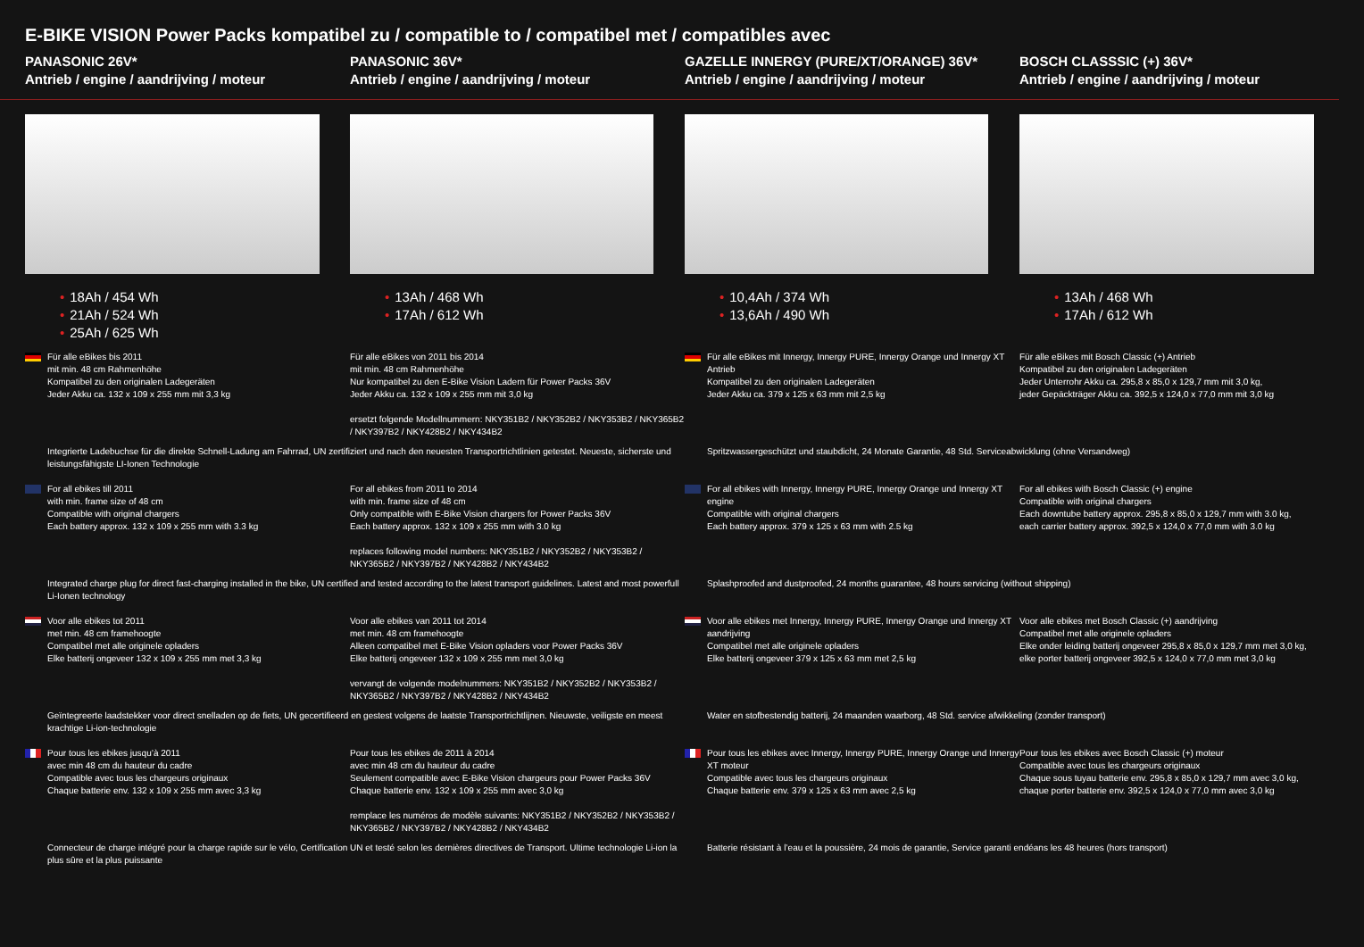E-BIKE VISION Power Packs kompatibel zu / compatible to / compatibel met / compatibles avec
PANASONIC 26V*
Antrieb / engine / aandrijving / moteur
PANASONIC 36V*
Antrieb / engine / aandrijving / moteur
GAZELLE INNERGY (PURE/XT/ORANGE) 36V*
Antrieb / engine / aandrijving / moteur
BOSCH CLASSSIC (+) 36V*
Antrieb / engine / aandrijving / moteur
• 18Ah / 454 Wh
• 21Ah / 524 Wh
• 25Ah / 625 Wh
• 13Ah / 468 Wh
• 17Ah / 612 Wh
• 10,4Ah / 374 Wh
• 13,6Ah / 490 Wh
• 13Ah / 468 Wh
• 17Ah / 612 Wh
Für alle eBikes bis 2011
mit min. 48 cm Rahmenhöhe
Kompatibel zu den originalen Ladegeräten
Jeder Akku ca. 132 x 109 x 255 mm mit 3,3 kg
Für alle eBikes von 2011 bis 2014
mit min. 48 cm Rahmenhöhe
Nur kompatibel zu den E-Bike Vision Ladern für Power Packs 36V
Jeder Akku ca. 132 x 109 x 255 mm mit 3,0 kg
ersetzt folgende Modellnummern: NKY351B2 / NKY352B2 / NKY353B2 / NKY365B2 / NKY397B2 / NKY428B2 / NKY434B2
Für alle eBikes mit Innergy, Innergy PURE, Innergy Orange und Innergy XT Antrieb
Kompatibel zu den originalen Ladegeräten
Jeder Akku ca. 379 x 125 x 63 mm mit 2,5 kg
Für alle eBikes mit Bosch Classic (+) Antrieb
Kompatibel zu den originalen Ladegeräten
Jeder Unterrohr Akku ca. 295,8 x 85,0 x 129,7 mm mit 3,0 kg,
jeder Gepäckträger Akku ca. 392,5 x 124,0 x 77,0 mm mit 3,0 kg
Integrierte Ladebuchse für die direkte Schnell-Ladung am Fahrrad, UN zertifiziert und nach den neuesten Transportrichtlinien getestet. Neueste, sicherste und leistungsfähigste LI-Ionen Technologie
Spritzwassergeschützt und staubdicht, 24 Monate Garantie, 48 Std. Serviceabwicklung (ohne Versandweg)
For all ebikes till 2011
with min. frame size of 48 cm
Compatible with original chargers
Each battery approx. 132 x 109 x 255 mm with 3.3 kg
For all ebikes from 2011 to 2014
with min. frame size of 48 cm
Only compatible with E-Bike Vision chargers for Power Packs 36V
Each battery approx. 132 x 109 x 255 mm with 3.0 kg
replaces following model numbers: NKY351B2 / NKY352B2 / NKY353B2 / NKY365B2 / NKY397B2 / NKY428B2 / NKY434B2
For all ebikes with Innergy, Innergy PURE, Innergy Orange und Innergy XT engine
Compatible with original chargers
Each battery approx. 379 x 125 x 63 mm with 2.5 kg
For all ebikes with Bosch Classic (+) engine
Compatible with original chargers
Each downtube battery approx. 295,8 x 85,0 x 129,7 mm with 3.0 kg,
each carrier battery approx. 392,5 x 124,0 x 77,0 mm with 3.0 kg
Integrated charge plug for direct fast-charging installed in the bike, UN certified and tested according to the latest transport guidelines. Latest and most powerfull Li-Ionen technology
Splashproofed and dustproofed, 24 months guarantee, 48 hours servicing (without shipping)
Voor alle ebikes tot 2011
met min. 48 cm framehoogte
Compatibel met alle originele opladers
Elke batterij ongeveer 132 x 109 x 255 mm met 3,3 kg
Voor alle ebikes van 2011 tot 2014
met min. 48 cm framehoogte
Alleen compatibel met E-Bike Vision opladers voor Power Packs 36V
Elke batterij ongeveer 132 x 109 x 255 mm met 3,0 kg
vervangt de volgende modelnummers: NKY351B2 / NKY352B2 / NKY353B2 / NKY365B2 / NKY397B2 / NKY428B2 / NKY434B2
Voor alle ebikes met Innergy, Innergy PURE, Innergy Orange und Innergy XT aandrijving
Compatibel met alle originele opladers
Elke batterij ongeveer 379 x 125 x 63 mm met 2,5 kg
Voor alle ebikes met Bosch Classic (+) aandrijving
Compatibel met alle originele opladers
Elke onder leiding batterij ongeveer 295,8 x 85,0 x 129,7 mm met 3,0 kg,
elke porter batterij ongeveer 392,5 x 124,0 x 77,0 mm met 3,0 kg
Geïntegreerte laadstekker voor direct snelladen op de fiets, UN gecertifieerd en gestest volgens de laatste Transportrichtlijnen. Nieuwste, veiligste en meest krachtige Li-ion-technologie
Water en stofbestendig batterij, 24 maanden waarborg, 48 Std. service afwikkeling (zonder transport)
Pour tous les ebikes jusqu’à 2011
avec min 48 cm du hauteur du cadre
Compatible avec tous les chargeurs originaux
Chaque batterie env. 132 x 109 x 255 mm avec 3,3 kg
Pour tous les ebikes de 2011 à 2014
avec min 48 cm du hauteur du cadre
Seulement compatible avec E-Bike Vision chargeurs pour Power Packs 36V
Chaque batterie env. 132 x 109 x 255 mm avec 3,0 kg
remplace les numéros de modèle suivants: NKY351B2 / NKY352B2 / NKY353B2 / NKY365B2 / NKY397B2 / NKY428B2 / NKY434B2
Pour tous les ebikes avec Innergy, Innergy PURE, Innergy Orange und Innergy XT moteur
Compatible avec tous les chargeurs originaux
Chaque batterie env. 379 x 125 x 63 mm avec 2,5 kg
Pour tous les ebikes avec Bosch Classic (+) moteur
Compatible avec tous les chargeurs originaux
Chaque sous tuyau batterie env. 295,8 x 85,0 x 129,7 mm avec 3,0 kg,
chaque porter batterie env. 392,5 x 124,0 x 77,0 mm avec 3,0 kg
Connecteur de charge intégré pour la charge rapide sur le vélo, Certification UN et testé selon les dernières directives de Transport. Ultime technologie Li-ion la plus sûre et la plus puissante
Batterie résistant à l’eau et la poussière, 24 mois de garantie, Service garanti endéans les 48 heures (hors transport)